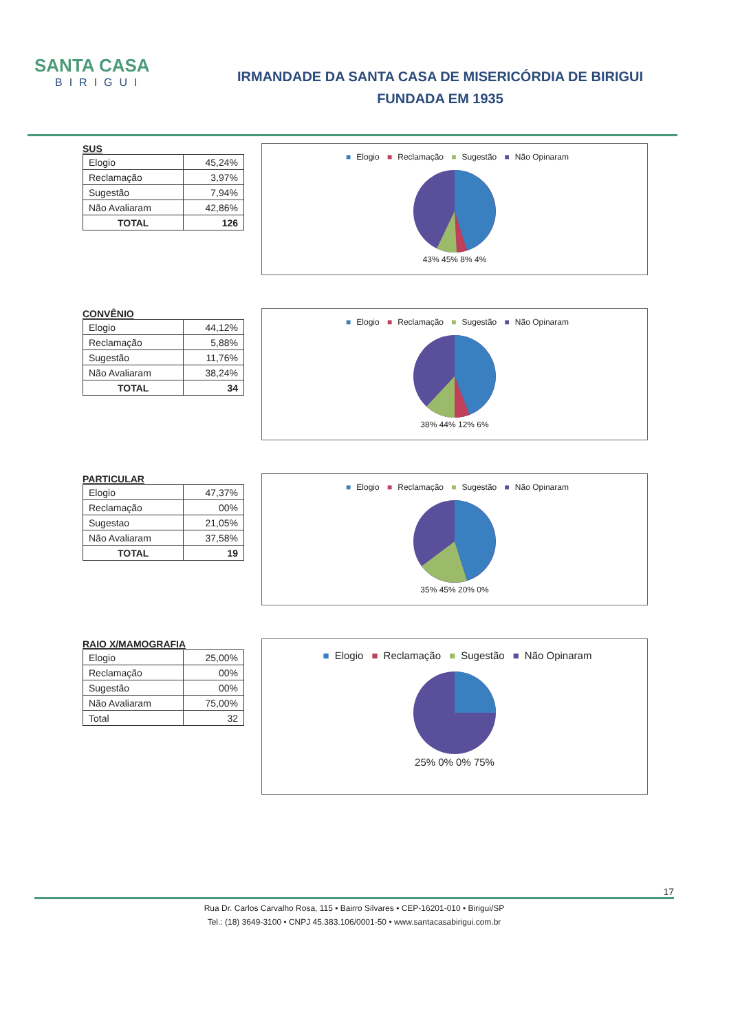SANTA CASA
BIRIGUI
IRMANDADE DA SANTA CASA DE MISERICÓRDIA DE BIRIGUI
FUNDADA EM 1935
SUS
| Elogio | 45,24% |
| Reclamação | 3,97% |
| Sugestão | 7,94% |
| Não Avaliaram | 42,86% |
| TOTAL | 126 |
■ Elogio ■ Reclamação ■ Sugestão ■ Não Opinaram
43% 45% 8% 4%
CONVÊNIO
| Elogio | 44,12% |
| Reclamação | 5,88% |
| Sugestão | 11,76% |
| Não Avaliaram | 38,24% |
| TOTAL | 34 |
■ Elogio ■ Reclamação ■ Sugestão ■ Não Opinaram
38% 44% 12% 6%
PARTICULAR
| Elogio | 47,37% |
| Reclamação | 00% |
| Sugestao | 21,05% |
| Não Avaliaram | 37,58% |
| TOTAL | 19 |
■ Elogio ■ Reclamação ■ Sugestão ■ Não Opinaram
35% 45% 20% 0%
RAIO X/MAMOGRAFIA
| Elogio | 25,00% |
| Reclamação | 00% |
| Sugestão | 00% |
| Não Avaliaram | 75,00% |
| Total | 32 |
■ Elogio ■ Reclamação ■ Sugestão ■ Não Opinaram
25% 0% 0% 75%
17
Rua Dr. Carlos Carvalho Rosa, 115 • Bairro Silvares • CEP-16201-010 • Birigui/SP
Tel.: (18) 3649-3100 • CNPJ 45.383.106/0001-50 • www.santacasabirigui.com.br